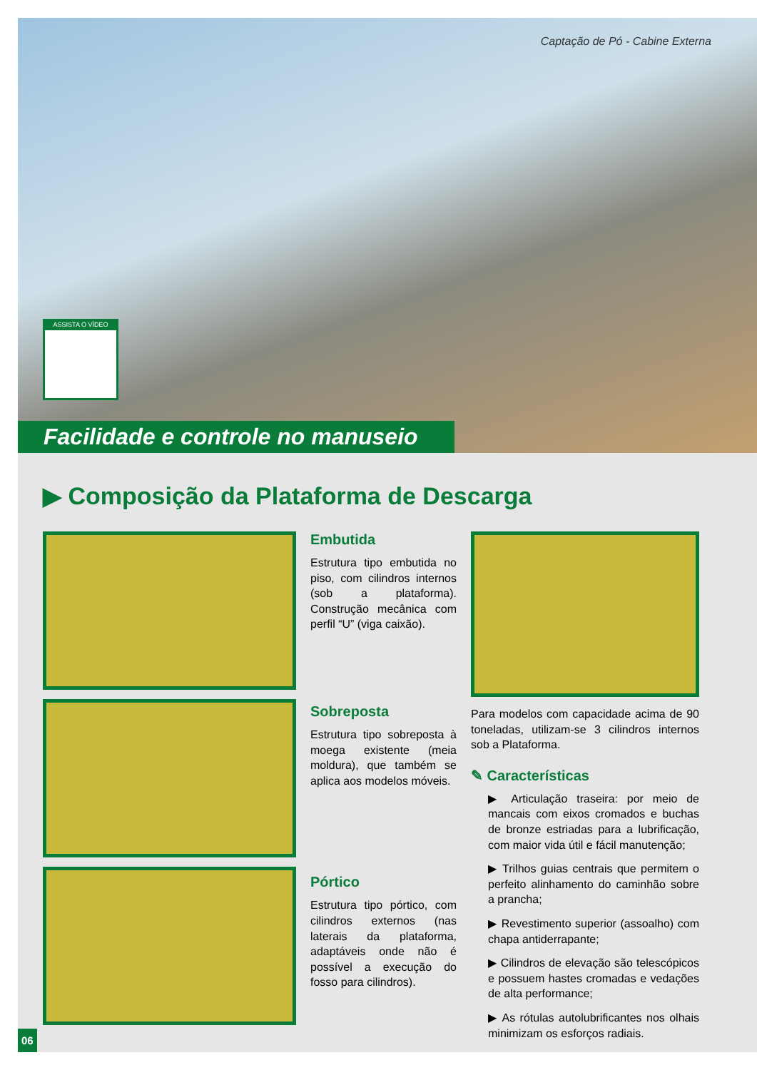Captação de Pó - Cabine Externa
ASSISTA O VÍDEO
Facilidade e controle no manuseio
▶ Composição da Plataforma de Descarga
Embutida
Estrutura tipo embutida no piso, com cilindros internos (sob a plataforma). Construção mecânica com perfil “U” (viga caixão).
Sobreposta
Estrutura tipo sobreposta à moega existente (meia moldura), que também se aplica aos modelos móveis.
Pórtico
Estrutura tipo pórtico, com cilindros externos (nas laterais da plataforma, adaptáveis onde não é possível a execução do fosso para cilindros).
Para modelos com capacidade acima de 90 toneladas, utilizam-se 3 cilindros internos sob a Plataforma.
✎ Características
▶ Articulação traseira: por meio de mancais com eixos cromados e buchas de bronze estriadas para a lubrificação, com maior vida útil e fácil manutenção;
▶ Trilhos guias centrais que permitem o perfeito alinhamento do caminhão sobre a prancha;
▶ Revestimento superior (assoalho) com chapa antiderrapante;
▶ Cilindros de elevação são telescópicos e possuem hastes cromadas e vedações de alta performance;
▶ As rótulas autolubrificantes nos olhais minimizam os esforços radiais.
06